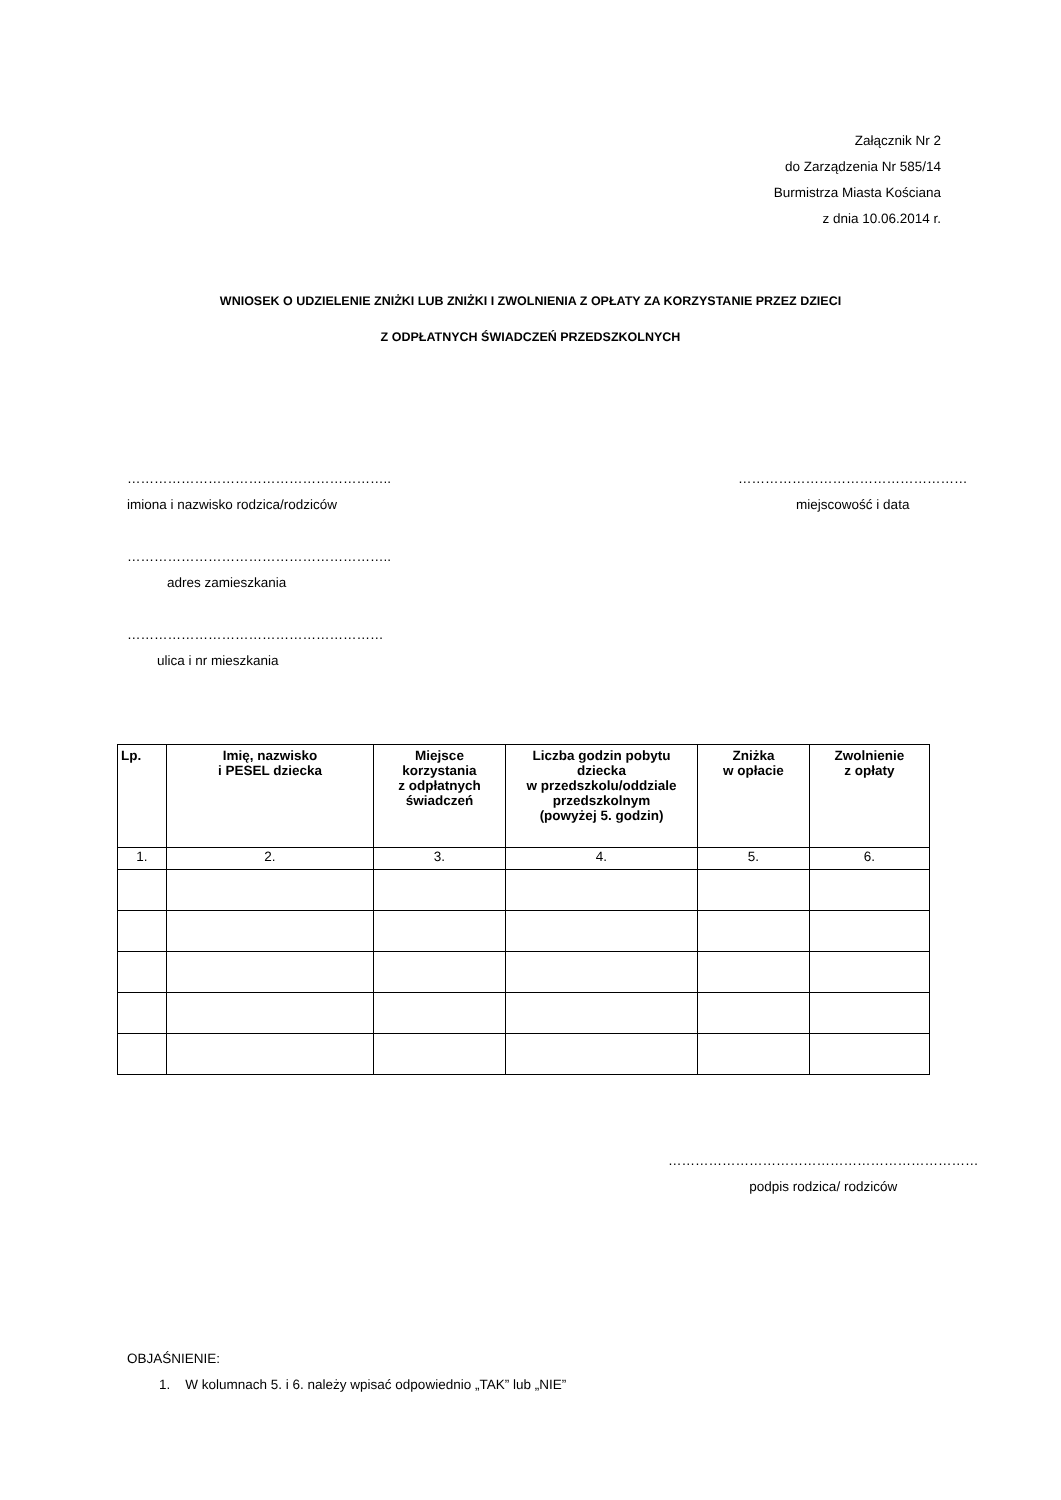Załącznik Nr 2
do Zarządzenia Nr 585/14
Burmistrza Miasta Kościana
z dnia 10.06.2014 r.
WNIOSEK O UDZIELENIE ZNIŻKI LUB ZNIŻKI I ZWOLNIENIA Z OPŁATY ZA KORZYSTANIE PRZEZ DZIECI
Z ODPŁATNYCH ŚWIADCZEŃ PRZEDSZKOLNYCH
…………………………………………………..
imiona i nazwisko rodzica/rodziców
……………………………………………
miejscowość i data
…………………………………………………..
adres zamieszkania
…………………………………………………
ulica i nr mieszkania
| Lp. | Imię, nazwisko i PESEL dziecka | Miejsce korzystania z odpłatnych świadczeń | Liczba godzin pobytu dziecka w przedszkolu/oddziale przedszkolnym (powyżej 5. godzin) | Zniżka w opłacie | Zwolnienie z opłaty |
| --- | --- | --- | --- | --- | --- |
| 1. | 2. | 3. | 4. | 5. | 6. |
……………………………………………………………
podpis rodzica/ rodziców
OBJAŚNIENIE:
1. W kolumnach 5. i 6. należy wpisać odpowiednio „TAK” lub „NIE”